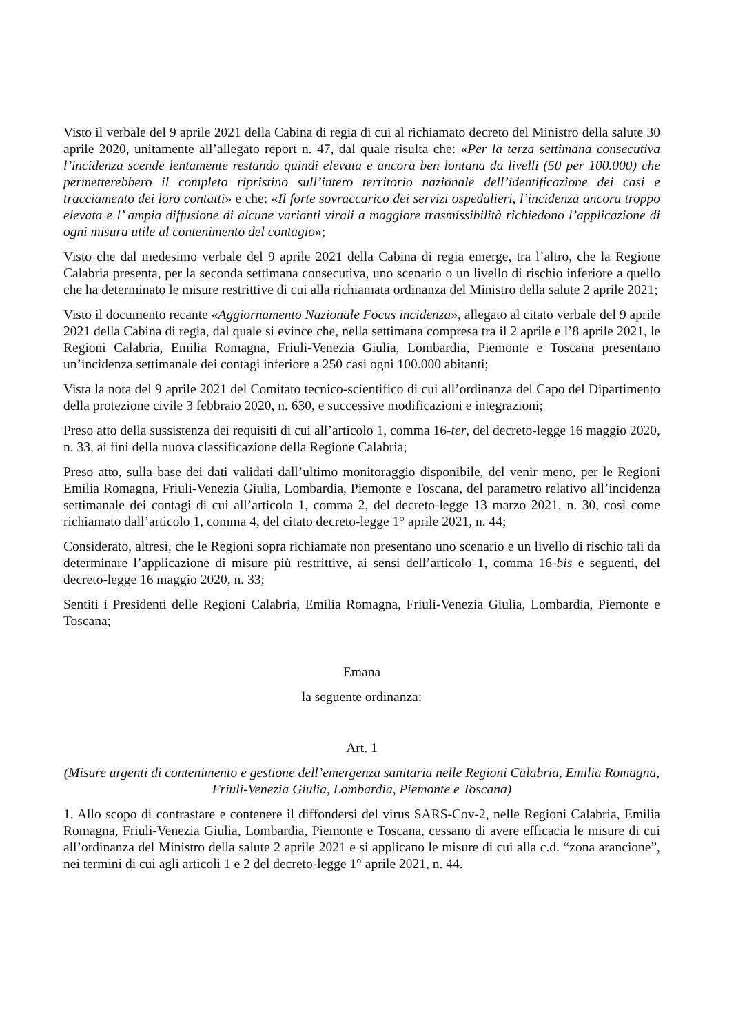Visto il verbale del 9 aprile 2021 della Cabina di regia di cui al richiamato decreto del Ministro della salute 30 aprile 2020, unitamente all’allegato report n. 47, dal quale risulta che: «Per la terza settimana consecutiva l’incidenza scende lentamente restando quindi elevata e ancora ben lontana da livelli (50 per 100.000) che permetterebbero il completo ripristino sull’intero territorio nazionale dell’identificazione dei casi e tracciamento dei loro contatti» e che: «Il forte sovraccarico dei servizi ospedalieri, l’incidenza ancora troppo elevata e l’ ampia diffusione di alcune varianti virali a maggiore trasmissibilità richiedono l’applicazione di ogni misura utile al contenimento del contagio»;
Visto che dal medesimo verbale del 9 aprile 2021 della Cabina di regia emerge, tra l’altro, che la Regione Calabria presenta, per la seconda settimana consecutiva, uno scenario o un livello di rischio inferiore a quello che ha determinato le misure restrittive di cui alla richiamata ordinanza del Ministro della salute 2 aprile 2021;
Visto il documento recante «Aggiornamento Nazionale Focus incidenza», allegato al citato verbale del 9 aprile 2021 della Cabina di regia, dal quale si evince che, nella settimana compresa tra il 2 aprile e l’8 aprile 2021, le Regioni Calabria, Emilia Romagna, Friuli-Venezia Giulia, Lombardia, Piemonte e Toscana presentano un’incidenza settimanale dei contagi inferiore a 250 casi ogni 100.000 abitanti;
Vista la nota del 9 aprile 2021 del Comitato tecnico-scientifico di cui all’ordinanza del Capo del Dipartimento della protezione civile 3 febbraio 2020, n. 630, e successive modificazioni e integrazioni;
Preso atto della sussistenza dei requisiti di cui all’articolo 1, comma 16-ter, del decreto-legge 16 maggio 2020, n. 33, ai fini della nuova classificazione della Regione Calabria;
Preso atto, sulla base dei dati validati dall’ultimo monitoraggio disponibile, del venir meno, per le Regioni Emilia Romagna, Friuli-Venezia Giulia, Lombardia, Piemonte e Toscana, del parametro relativo all’incidenza settimanale dei contagi di cui all’articolo 1, comma 2, del decreto-legge 13 marzo 2021, n. 30, così come richiamato dall’articolo 1, comma 4, del citato decreto-legge 1° aprile 2021, n. 44;
Considerato, altresì, che le Regioni sopra richiamate non presentano uno scenario e un livello di rischio tali da determinare l’applicazione di misure più restrittive, ai sensi dell’articolo 1, comma 16-bis e seguenti, del decreto-legge 16 maggio 2020, n. 33;
Sentiti i Presidenti delle Regioni Calabria, Emilia Romagna, Friuli-Venezia Giulia, Lombardia, Piemonte e Toscana;
Emana
la seguente ordinanza:
Art. 1
(Misure urgenti di contenimento e gestione dell’emergenza sanitaria nelle Regioni Calabria, Emilia Romagna, Friuli-Venezia Giulia, Lombardia, Piemonte e Toscana)
1. Allo scopo di contrastare e contenere il diffondersi del virus SARS-Cov-2, nelle Regioni Calabria, Emilia Romagna, Friuli-Venezia Giulia, Lombardia, Piemonte e Toscana, cessano di avere efficacia le misure di cui all’ordinanza del Ministro della salute 2 aprile 2021 e si applicano le misure di cui alla c.d. “zona arancione”, nei termini di cui agli articoli 1 e 2 del decreto-legge 1° aprile 2021, n. 44.